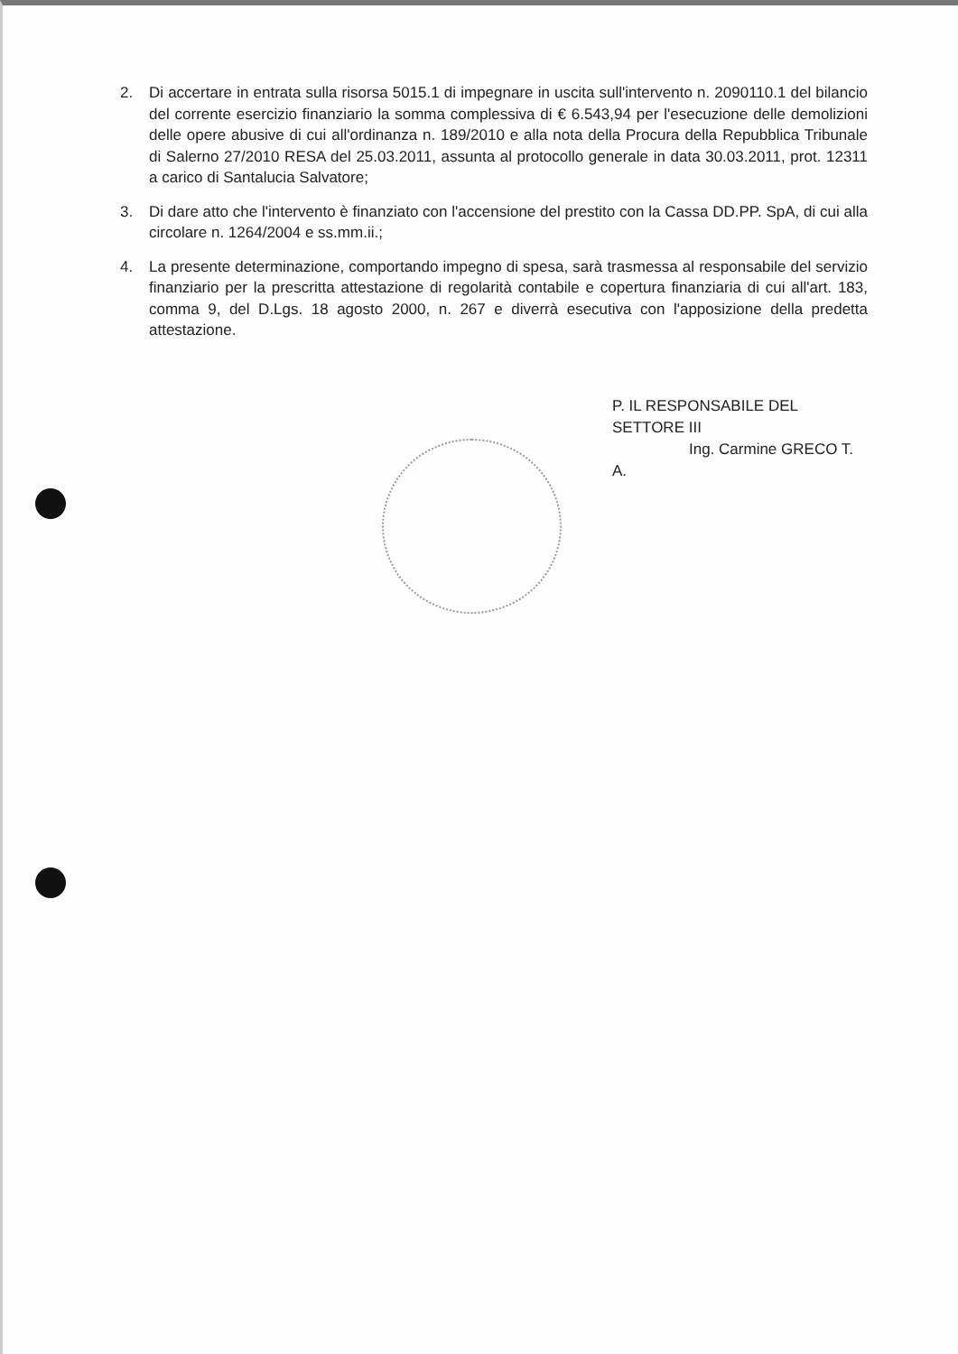2. Di accertare in entrata sulla risorsa 5015.1 di impegnare in uscita sull'intervento n. 2090110.1 del bilancio del corrente esercizio finanziario la somma complessiva di € 6.543,94 per l'esecuzione delle demolizioni delle opere abusive di cui all'ordinanza n. 189/2010 e alla nota della Procura della Repubblica Tribunale di Salerno 27/2010 RESA del 25.03.2011, assunta al protocollo generale in data 30.03.2011, prot. 12311 a carico di Santalucia Salvatore;
3. Di dare atto che l'intervento è finanziato con l'accensione del prestito con la Cassa DD.PP. SpA, di cui alla circolare n. 1264/2004 e ss.mm.ii.;
4. La presente determinazione, comportando impegno di spesa, sarà trasmessa al responsabile del servizio finanziario per la prescritta attestazione di regolarità contabile e copertura finanziaria di cui all'art. 183, comma 9, del D.Lgs. 18 agosto 2000, n. 267 e diverrà esecutiva con l'apposizione della predetta attestazione.
P. IL RESPONSABILE DEL SETTORE III
Ing. Carmine GRECO T. A.